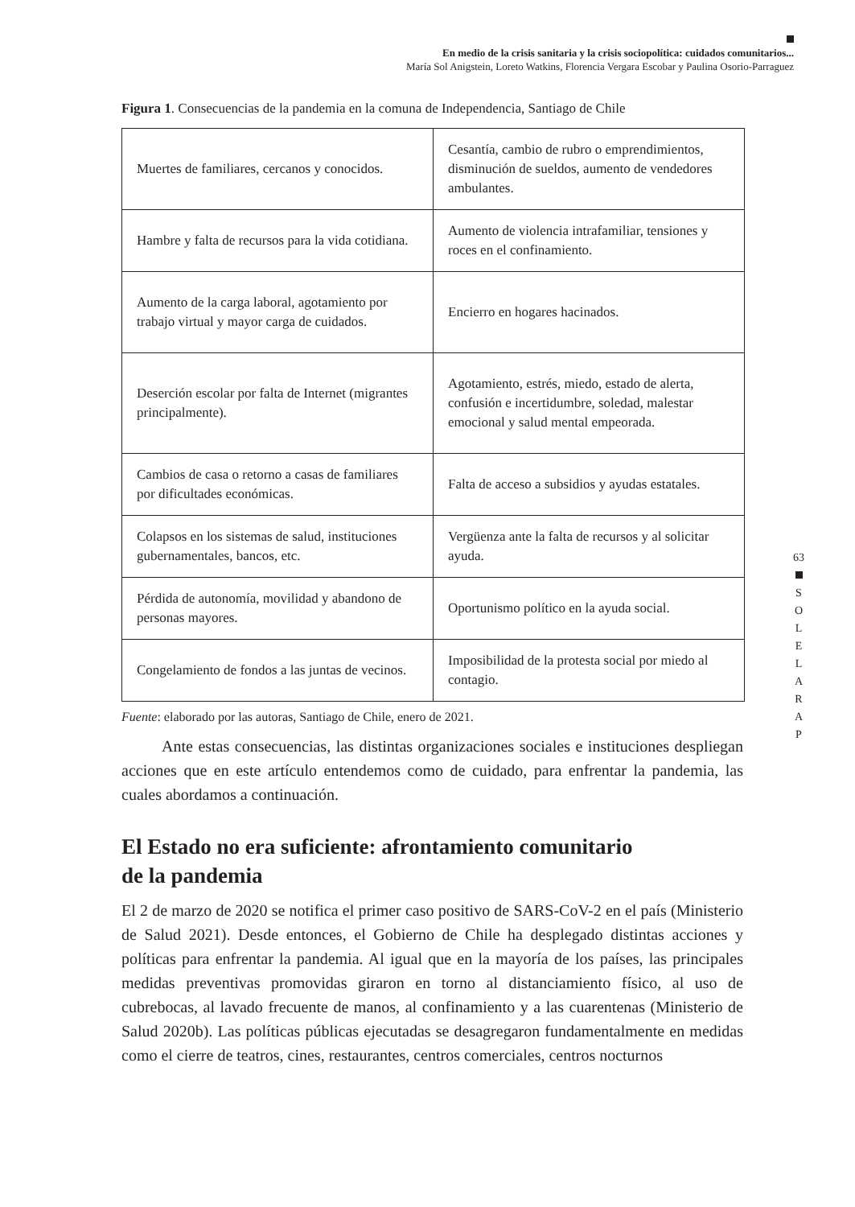En medio de la crisis sanitaria y la crisis sociopolítica: cuidados comunitarios...
María Sol Anigstein, Loreto Watkins, Florencia Vergara Escobar y Paulina Osorio-Parraguez
Figura 1. Consecuencias de la pandemia en la comuna de Independencia, Santiago de Chile
| Muertes de familiares, cercanos y conocidos. | Cesantía, cambio de rubro o emprendimientos, disminución de sueldos, aumento de vendedores ambulantes. |
| Hambre y falta de recursos para la vida cotidiana. | Aumento de violencia intrafamiliar, tensiones y roces en el confinamiento. |
| Aumento de la carga laboral, agotamiento por trabajo virtual y mayor carga de cuidados. | Encierro en hogares hacinados. |
| Deserción escolar por falta de Internet (migrantes principalmente). | Agotamiento, estrés, miedo, estado de alerta, confusión e incertidumbre, soledad, malestar emocional y salud mental empeorada. |
| Cambios de casa o retorno a casas de familiares por dificultades económicas. | Falta de acceso a subsidios y ayudas estatales. |
| Colapsos en los sistemas de salud, instituciones gubernamentales, bancos, etc. | Vergüenza ante la falta de recursos y al solicitar ayuda. |
| Pérdida de autonomía, movilidad y abandono de personas mayores. | Oportunismo político en la ayuda social. |
| Congelamiento de fondos a las juntas de vecinos. | Imposibilidad de la protesta social por miedo al contagio. |
Fuente: elaborado por las autoras, Santiago de Chile, enero de 2021.
Ante estas consecuencias, las distintas organizaciones sociales e instituciones despliegan acciones que en este artículo entendemos como de cuidado, para enfrentar la pandemia, las cuales abordamos a continuación.
El Estado no era suficiente: afrontamiento comunitario
de la pandemia
El 2 de marzo de 2020 se notifica el primer caso positivo de SARS-CoV-2 en el país (Ministerio de Salud 2021). Desde entonces, el Gobierno de Chile ha desplegado distintas acciones y políticas para enfrentar la pandemia. Al igual que en la mayoría de los países, las principales medidas preventivas promovidas giraron en torno al distanciamiento físico, al uso de cubrebocas, al lavado frecuente de manos, al confinamiento y a las cuarentenas (Ministerio de Salud 2020b). Las políticas públicas ejecutadas se desagregaron fundamentalmente en medidas como el cierre de teatros, cines, restaurantes, centros comerciales, centros nocturnos
63
S
O
L
E
L
A
R
A
P